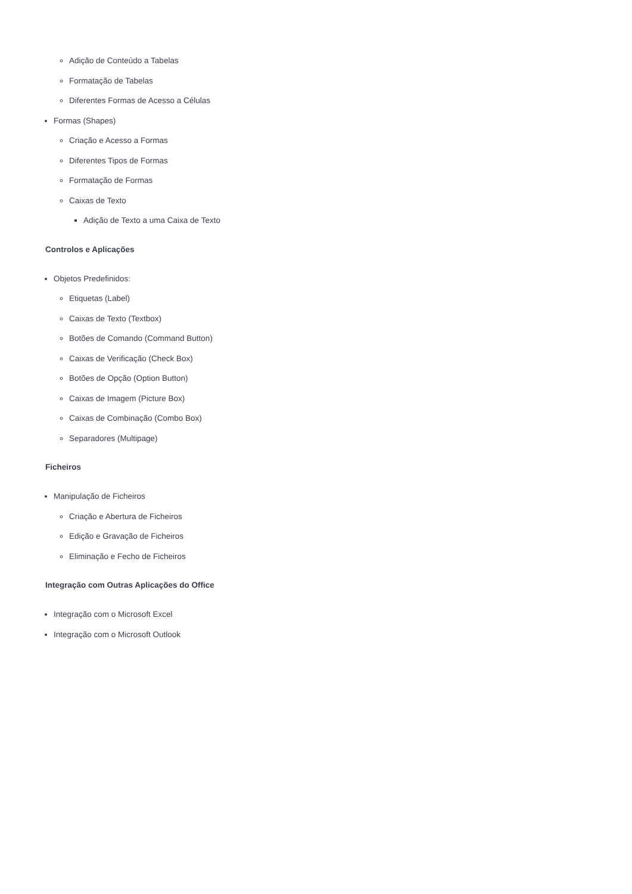Adição de Conteúdo a Tabelas
Formatação de Tabelas
Diferentes Formas de Acesso a Células
Formas (Shapes)
Criação e Acesso a Formas
Diferentes Tipos de Formas
Formatação de Formas
Caixas de Texto
Adição de Texto a uma Caixa de Texto
Controlos e Aplicações
Objetos Predefinidos:
Etiquetas (Label)
Caixas de Texto (Textbox)
Botões de Comando (Command Button)
Caixas de Verificação (Check Box)
Botões de Opção (Option Button)
Caixas de Imagem (Picture Box)
Caixas de Combinação (Combo Box)
Separadores (Multipage)
Ficheiros
Manipulação de Ficheiros
Criação e Abertura de Ficheiros
Edição e Gravação de Ficheiros
Eliminação e Fecho de Ficheiros
Integração com Outras Aplicações do Office
Integração com o Microsoft Excel
Integração com o Microsoft Outlook